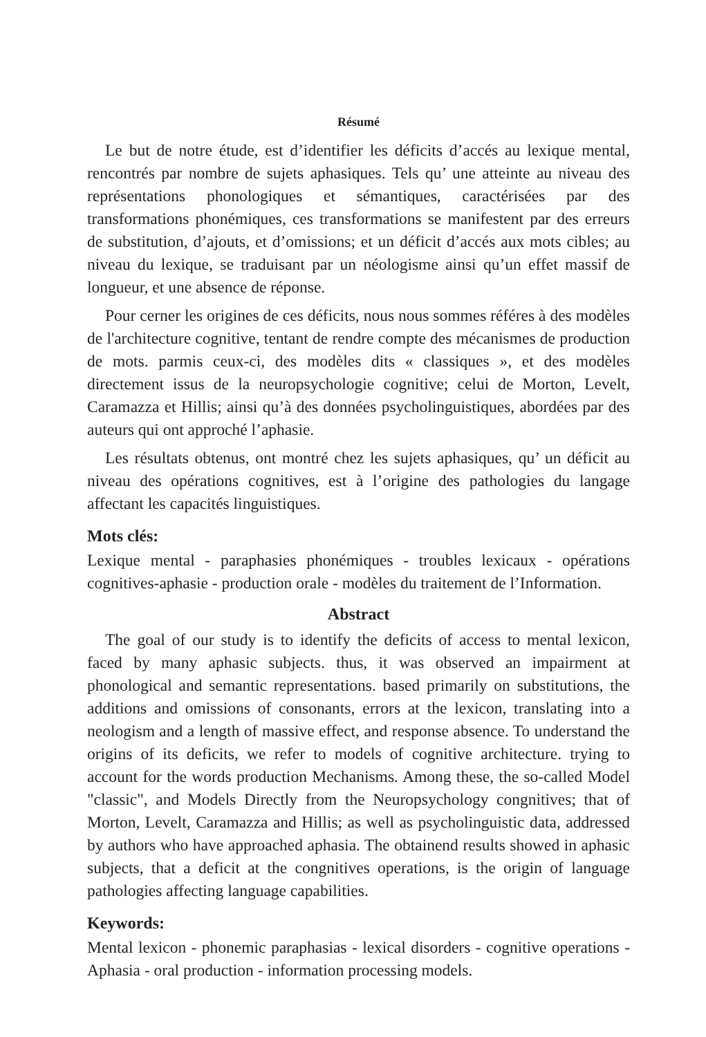Résumé
Le but de notre étude, est d’identifier les déficits d’accés au lexique mental, rencontrés par nombre de sujets aphasiques. Tels qu’ une atteinte au niveau des représentations phonologiques et sémantiques, caractérisées par des transformations phonémiques, ces transformations se manifestent par des erreurs de substitution, d’ajouts, et d’omissions; et un déficit d’accés aux mots cibles; au niveau du lexique, se traduisant par un néologisme ainsi qu’un effet massif de longueur, et une absence de réponse.
Pour cerner les origines de ces déficits, nous nous sommes référes à des modèles de l'architecture cognitive, tentant de rendre compte des mécanismes de production de mots. parmis ceux-ci, des modèles dits « classiques », et des modèles directement issus de la neuropsychologie cognitive; celui de Morton, Levelt, Caramazza et Hillis; ainsi qu’à des données psycholinguistiques, abordées par des auteurs qui ont approché l’aphasie.
Les résultats obtenus, ont montré chez les sujets aphasiques, qu’ un déficit au niveau des opérations cognitives, est à l’origine des pathologies du langage affectant les capacités linguistiques.
Mots clés:
Lexique mental - paraphasies phonémiques - troubles lexicaux - opérations cognitives-aphasie - production orale - modèles du traitement de l’Information.
Abstract
The goal of our study is to identify the deficits of access to mental lexicon, faced by many aphasic subjects. thus, it was observed an impairment at phonological and semantic representations. based primarily on substitutions, the additions and omissions of consonants, errors at the lexicon, translating into a neologism and a length of massive effect, and response absence. To understand the origins of its deficits, we refer to models of cognitive architecture. trying to account for the words production Mechanisms. Among these, the so-called Model "classic", and Models Directly from the Neuropsychology congnitives; that of Morton, Levelt, Caramazza and Hillis; as well as psycholinguistic data, addressed by authors who have approached aphasia. The obtainend results showed in aphasic subjects, that a deficit at the congnitives operations, is the origin of language pathologies affecting language capabilities.
Keywords:
Mental lexicon - phonemic paraphasias - lexical disorders - cognitive operations - Aphasia - oral production - information processing models.